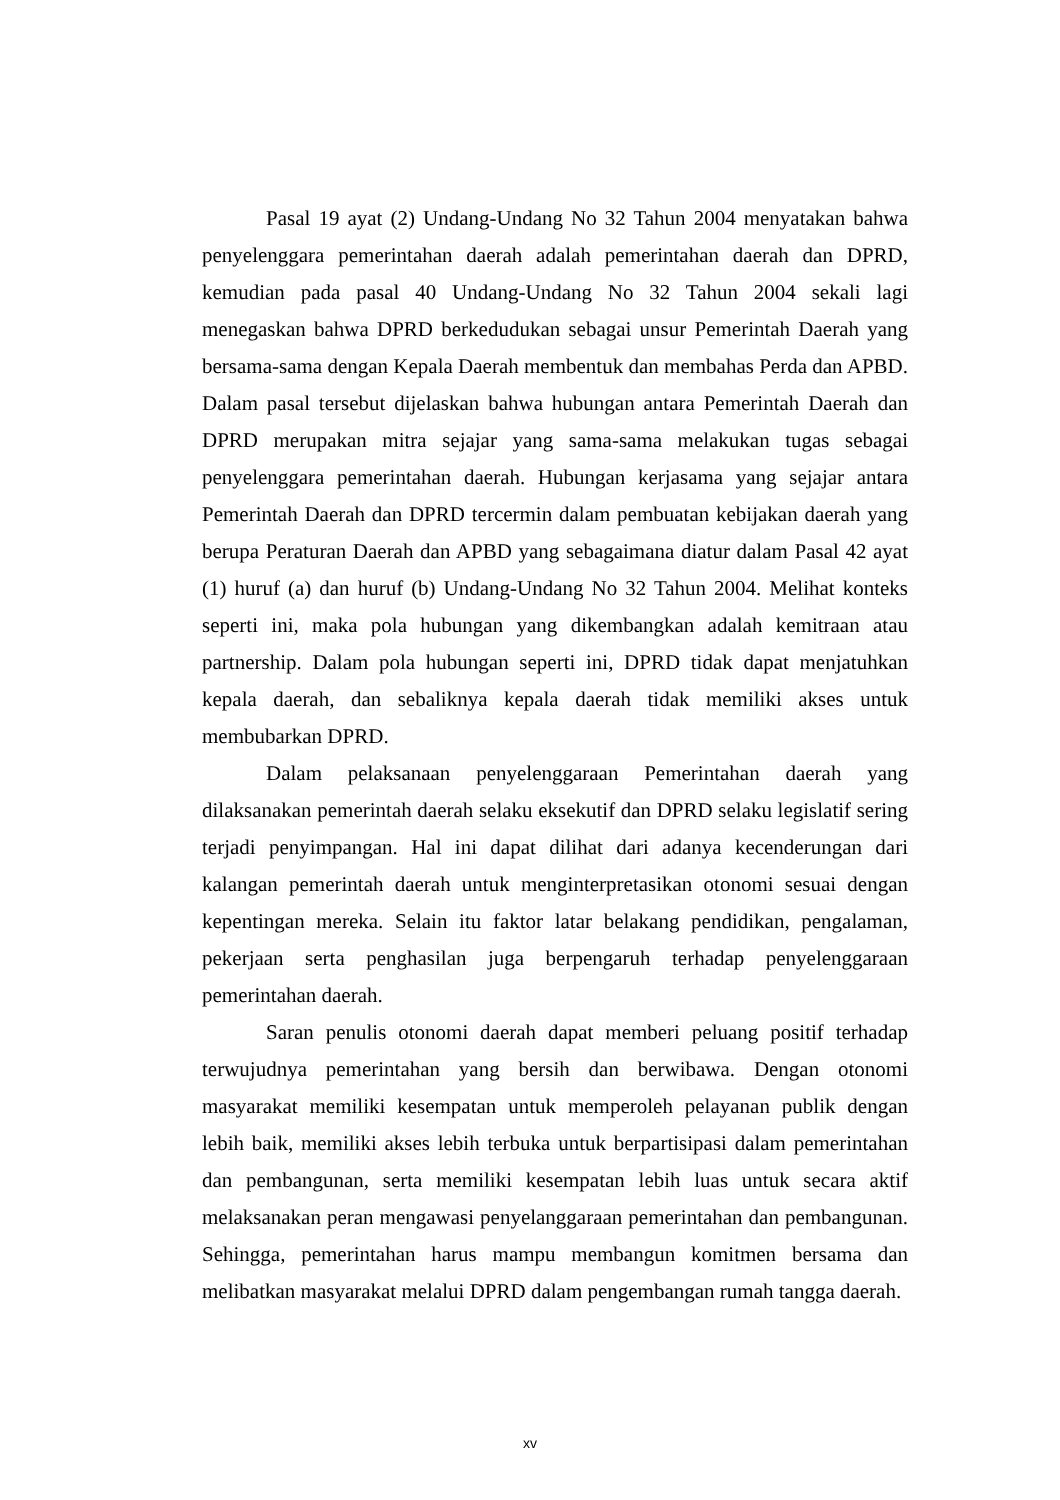Pasal 19 ayat (2) Undang-Undang No 32 Tahun 2004 menyatakan bahwa penyelenggara pemerintahan daerah adalah pemerintahan daerah dan DPRD, kemudian pada pasal 40 Undang-Undang No 32 Tahun 2004 sekali lagi menegaskan bahwa DPRD berkedudukan sebagai unsur Pemerintah Daerah yang bersama-sama dengan Kepala Daerah membentuk dan membahas Perda dan APBD. Dalam pasal tersebut dijelaskan bahwa hubungan antara Pemerintah Daerah dan DPRD merupakan mitra sejajar yang sama-sama melakukan tugas sebagai penyelenggara pemerintahan daerah. Hubungan kerjasama yang sejajar antara Pemerintah Daerah dan DPRD tercermin dalam pembuatan kebijakan daerah yang berupa Peraturan Daerah dan APBD yang sebagaimana diatur dalam Pasal 42 ayat (1) huruf (a) dan huruf (b) Undang-Undang No 32 Tahun 2004. Melihat konteks seperti ini, maka pola hubungan yang dikembangkan adalah kemitraan atau partnership. Dalam pola hubungan seperti ini, DPRD tidak dapat menjatuhkan kepala daerah, dan sebaliknya kepala daerah tidak memiliki akses untuk membubarkan DPRD.
Dalam pelaksanaan penyelenggaraan Pemerintahan daerah yang dilaksanakan pemerintah daerah selaku eksekutif dan DPRD selaku legislatif sering terjadi penyimpangan. Hal ini dapat dilihat dari adanya kecenderungan dari kalangan pemerintah daerah untuk menginterpretasikan otonomi sesuai dengan kepentingan mereka. Selain itu faktor latar belakang pendidikan, pengalaman, pekerjaan serta penghasilan juga berpengaruh terhadap penyelenggaraan pemerintahan daerah.
Saran penulis otonomi daerah dapat memberi peluang positif terhadap terwujudnya pemerintahan yang bersih dan berwibawa. Dengan otonomi masyarakat memiliki kesempatan untuk memperoleh pelayanan publik dengan lebih baik, memiliki akses lebih terbuka untuk berpartisipasi dalam pemerintahan dan pembangunan, serta memiliki kesempatan lebih luas untuk secara aktif melaksanakan peran mengawasi penyelanggaraan pemerintahan dan pembangunan. Sehingga, pemerintahan harus mampu membangun komitmen bersama dan melibatkan masyarakat melalui DPRD dalam pengembangan rumah tangga daerah.
xv